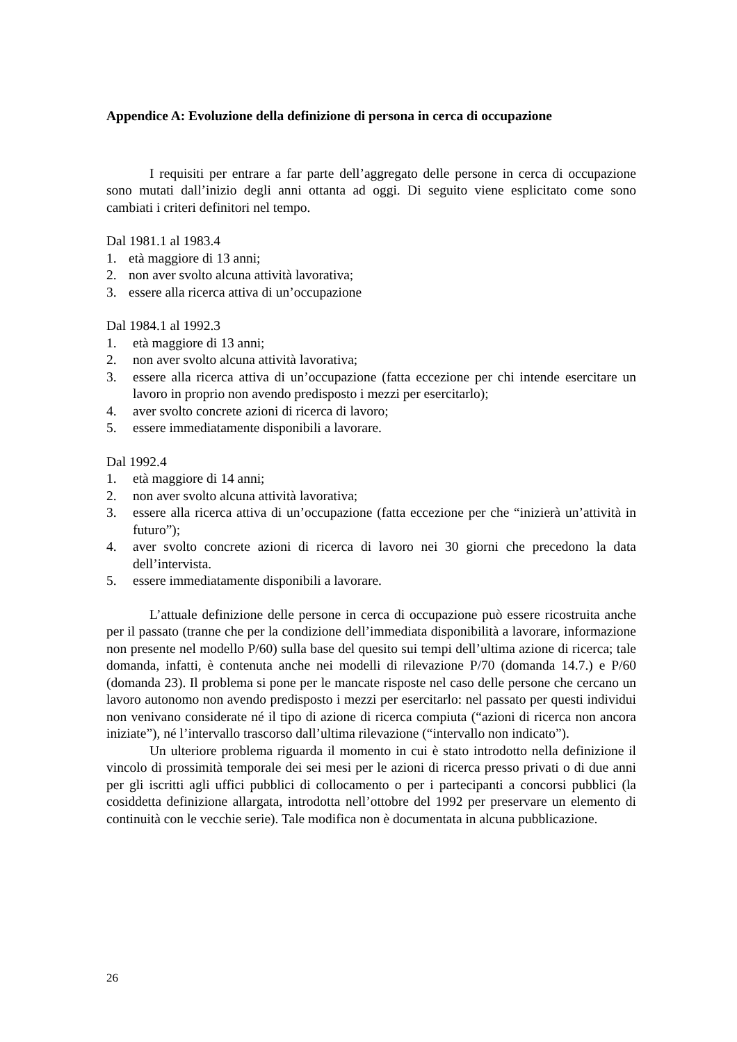Appendice A: Evoluzione della definizione di persona in cerca di occupazione
I requisiti per entrare a far parte dell’aggregato delle persone in cerca di occupazione sono mutati dall’inizio degli anni ottanta ad oggi. Di seguito viene esplicitato come sono cambiati i criteri definitori nel tempo.
Dal 1981.1 al 1983.4
1. età maggiore di 13 anni;
2. non aver svolto alcuna attività lavorativa;
3. essere alla ricerca attiva di un’occupazione
Dal 1984.1 al 1992.3
1. età maggiore di 13 anni;
2. non aver svolto alcuna attività lavorativa;
3. essere alla ricerca attiva di un’occupazione (fatta eccezione per chi intende esercitare un lavoro in proprio non avendo predisposto i mezzi per esercitarlo);
4. aver svolto concrete azioni di ricerca di lavoro;
5. essere immediatamente disponibili a lavorare.
Dal 1992.4
1. età maggiore di 14 anni;
2. non aver svolto alcuna attività lavorativa;
3. essere alla ricerca attiva di un’occupazione (fatta eccezione per che “inizierà un’attività in futuro”);
4. aver svolto concrete azioni di ricerca di lavoro nei 30 giorni che precedono la data dell’intervista.
5. essere immediatamente disponibili a lavorare.
L’attuale definizione delle persone in cerca di occupazione può essere ricostruita anche per il passato (tranne che per la condizione dell’immediata disponibilità a lavorare, informazione non presente nel modello P/60) sulla base del quesito sui tempi dell’ultima azione di ricerca; tale domanda, infatti, è contenuta anche nei modelli di rilevazione P/70 (domanda 14.7.) e P/60 (domanda 23). Il problema si pone per le mancate risposte nel caso delle persone che cercano un lavoro autonomo non avendo predisposto i mezzi per esercitarlo: nel passato per questi individui non venivano considerate né il tipo di azione di ricerca compiuta (“azioni di ricerca non ancora iniziate”), né l’intervallo trascorso dall’ultima rilevazione (“intervallo non indicato”).
Un ulteriore problema riguarda il momento in cui è stato introdotto nella definizione il vincolo di prossimità temporale dei sei mesi per le azioni di ricerca presso privati o di due anni per gli iscritti agli uffici pubblici di collocamento o per i partecipanti a concorsi pubblici (la cosiddetta definizione allargata, introdotta nell’ottobre del 1992 per preservare un elemento di continuità con le vecchie serie). Tale modifica non è documentata in alcuna pubblicazione.
26